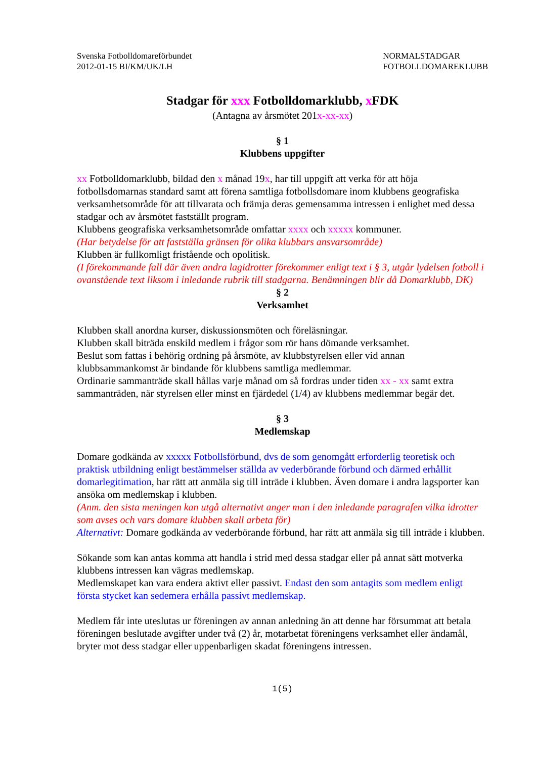Svenska Fotbolldomareförbundet
2012-01-15 BI/KM/UK/LH
NORMALSTADGAR
FOTBOLLDOMAREKLUBB
Stadgar för xxx Fotbolldomarklubb, x FDK
(Antagna av årsmötet 201x-xx-xx)
§ 1
Klubbens uppgifter
xx Fotbolldomarklubb, bildad den x månad 19x, har till uppgift att verka för att höja fotbollsdomarnas standard samt att förena samtliga fotbollsdomare inom klubbens geografiska verksamhetsområde för att tillvarata och främja deras gemensamma intressen i enlighet med dessa stadgar och av årsmötet fastställt program.
Klubbens geografiska verksamhetsområde omfattar xxxx och xxxxx kommuner.
(Har betydelse för att fastställa gränsen för olika klubbars ansvarsområde)
Klubben är fullkomligt fristående och opolitisk.
(I förekommande fall där även andra lagidrotter förekommer enligt text i § 3, utgår lydelsen fotboll i ovanstående text liksom i inledande rubrik till stadgarna. Benämningen blir då Domarklubb, DK)
§ 2
Verksamhet
Klubben skall anordna kurser, diskussionsmöten och föreläsningar.
Klubben skall biträda enskild medlem i frågor som rör hans dömande verksamhet.
Beslut som fattas i behörig ordning på årsmöte, av klubbstyrelsen eller vid annan klubbsammankomst är bindande för klubbens samtliga medlemmar.
Ordinarie sammanträde skall hållas varje månad om så fordras under tiden xx - xx samt extra sammanträden, när styrelsen eller minst en fjärdedel (1/4) av klubbens medlemmar begär det.
§ 3
Medlemskap
Domare godkända av xxxxx Fotbollsförbund, dvs de som genomgått erforderlig teoretisk och praktisk utbildning enligt bestämmelser ställda av vederbörande förbund och därmed erhållit domarlegitimation, har rätt att anmäla sig till inträde i klubben. Även domare i andra lagsporter kan ansöka om medlemskap i klubben.
(Anm. den sista meningen kan utgå alternativt anger man i den inledande paragrafen vilka idrotter som avses och vars domare klubben skall arbeta för)
Alternativt: Domare godkända av vederbörande förbund, har rätt att anmäla sig till inträde i klubben.
Sökande som kan antas komma att handla i strid med dessa stadgar eller på annat sätt motverka klubbens intressen kan vägras medlemskap.
Medlemskapet kan vara endera aktivt eller passivt. Endast den som antagits som medlem enligt första stycket kan sedemera erhålla passivt medlemskap.
Medlem får inte uteslutas ur föreningen av annan anledning än att denne har försummat att betala föreningen beslutade avgifter under två (2) år, motarbetat föreningens verksamhet eller ändamål, bryter mot dess stadgar eller uppenbarligen skadat föreningens intressen.
1(5)